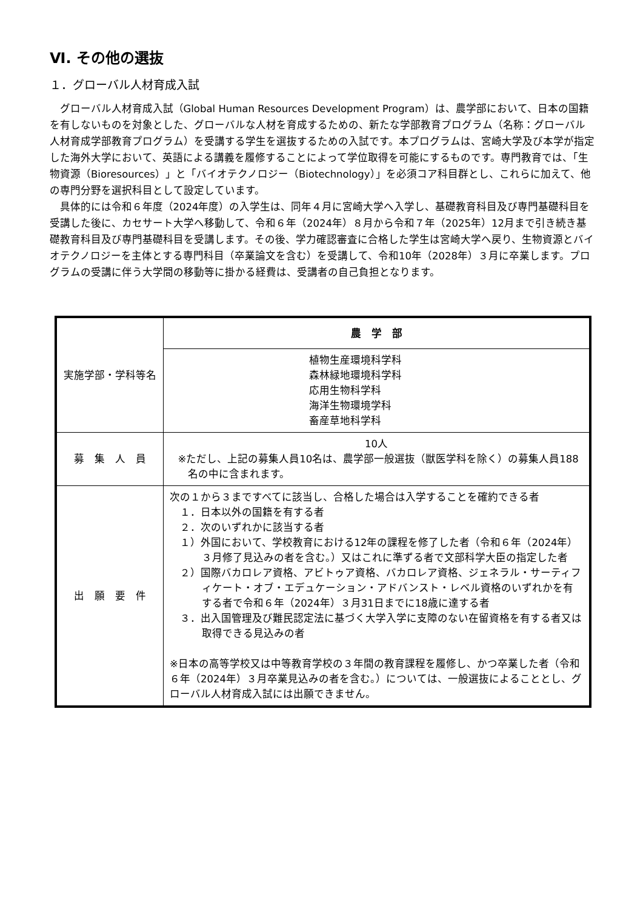Ⅵ. その他の選抜
１．グローバル人材育成入試
グローバル人材育成入試（Global Human Resources Development Program）は、農学部において、日本の国籍を有しないものを対象とした、グローバルな人材を育成するための、新たな学部教育プログラム（名称：グローバル人材育成学部教育プログラム）を受講する学生を選抜するための入試です。本プログラムは、宮崎大学及び本学が指定した海外大学において、英語による講義を履修することによって学位取得を可能にするものです。専門教育では、「生物資源（Bioresources）」と「バイオテクノロジー（Biotechnology）」を必須コア科目群とし、これらに加えて、他の専門分野を選択科目として設定しています。
具体的には令和６年度（2024年度）の入学生は、同年４月に宮崎大学へ入学し、基礎教育科目及び専門基礎科目を受講した後に、カセサート大学へ移動して、令和６年（2024年）８月から令和７年（2025年）12月まで引き続き基礎教育科目及び専門基礎科目を受講します。その後、学力確認審査に合格した学生は宮崎大学へ戻り、生物資源とバイオテクノロジーを主体とする専門科目（卒業論文を含む）を受講して、令和10年（2028年）３月に卒業します。プログラムの受講に伴う大学間の移動等に掛かる経費は、受講者の自己負担となります。
| 実施学部・学科等名 | 農 学 部 |
| | 植物生産環境科学科 森林緑地環境科学科 応用生物科学科 海洋生物環境学科 畜産草地科学科 |
| 募 集 人 員 | 10人 ※ただし、上記の募集人員10名は、農学部一般選抜（獣医学科を除く）の募集人員188名の中に含まれます。 |
| 出 願 要 件 | 次の１から３まですべてに該当し、合格した場合は入学することを確約できる者 １．日本以外の国籍を有する者 ２．次のいずれかに該当する者 １）外国において、学校教育における12年の課程を修了した者（令和６年（2024年）３月修了見込みの者を含む。）又はこれに準ずる者で文部科学大臣の指定した者 ２）国際バカロレア資格、アビトゥア資格、バカロレア資格、ジェネラル・サーティフィケート・オブ・エデュケーション・アドバンスト・レベル資格のいずれかを有する者で令和６年（2024年）３月31日までに18歳に達する者 ３．出入国管理及び難民認定法に基づく大学入学に支障のない在留資格を有する者又は取得できる見込みの者 ※日本の高等学校又は中等教育学校の３年間の教育課程を履修し、かつ卒業した者（令和６年（2024年）３月卒業見込みの者を含む。）については、一般選抜によることとし、グローバル人材育成入試には出願できません。 |